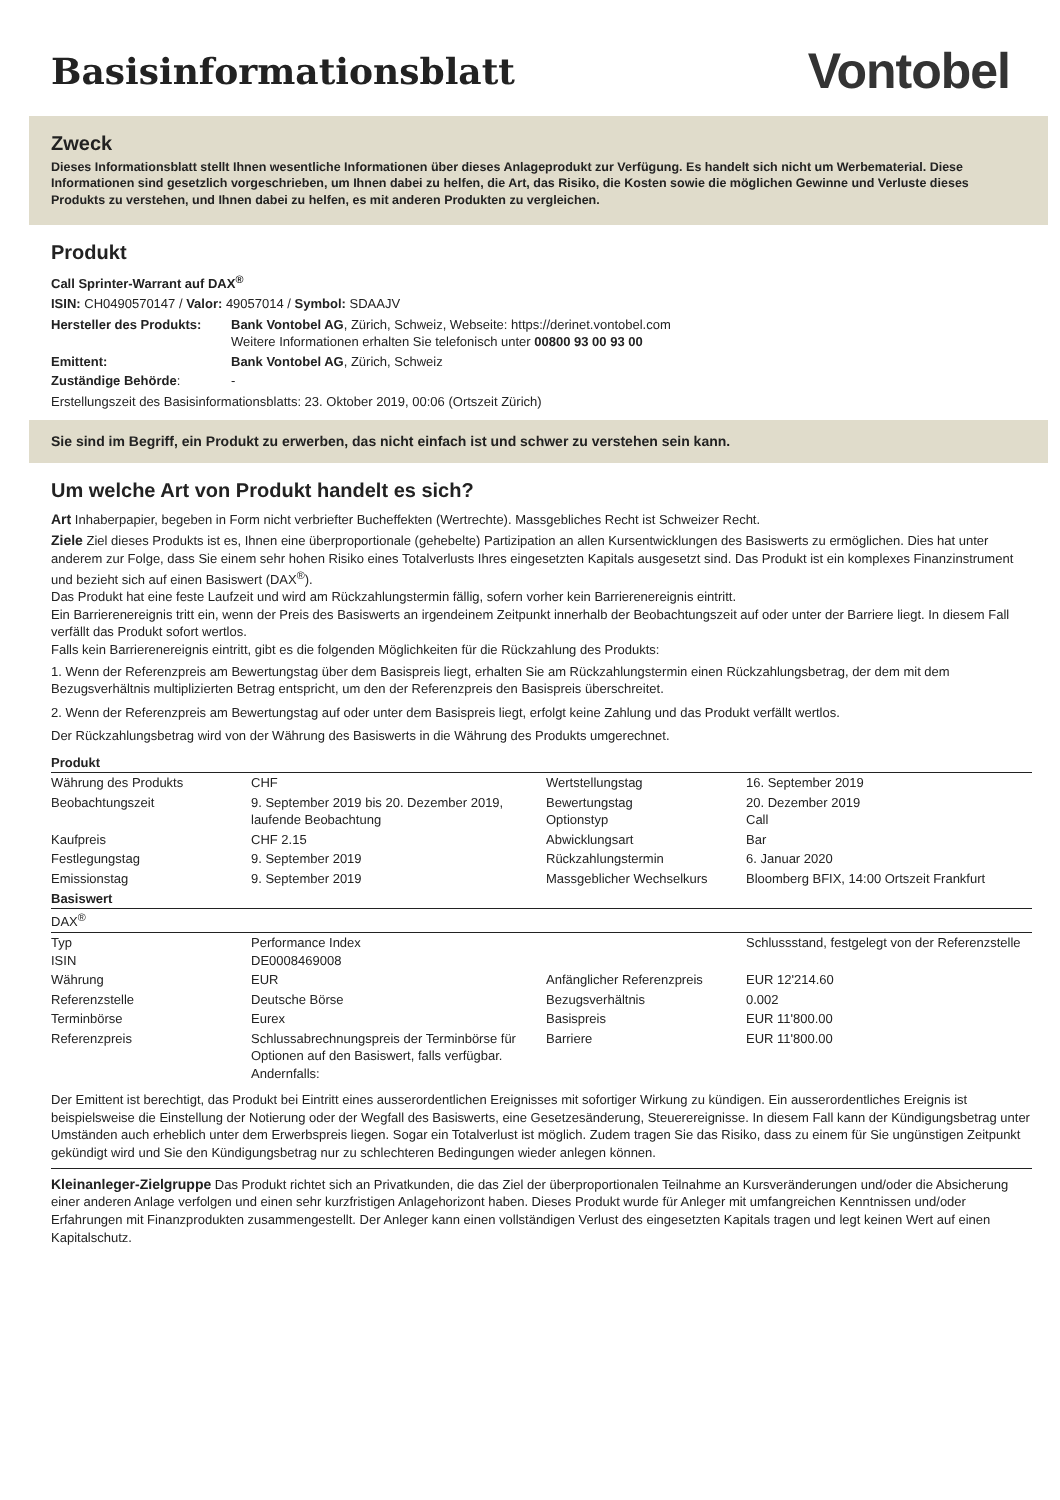Basisinformationsblatt
Vontobel
Zweck
Dieses Informationsblatt stellt Ihnen wesentliche Informationen über dieses Anlageprodukt zur Verfügung. Es handelt sich nicht um Werbematerial. Diese Informationen sind gesetzlich vorgeschrieben, um Ihnen dabei zu helfen, die Art, das Risiko, die Kosten sowie die möglichen Gewinne und Verluste dieses Produkts zu verstehen, und Ihnen dabei zu helfen, es mit anderen Produkten zu vergleichen.
Produkt
Call Sprinter-Warrant auf DAX<sup>®</sup>
ISIN: CH0490570147 / Valor: 49057014 / Symbol: SDAAJV
| Hersteller des Produkts: | Bank Vontobel AG , Zürich, Schweiz, Webseite: https://derinet.vontobel.com Weitere Informationen erhalten Sie telefonisch unter 00800 93 00 93 00 |
| Emittent: | Bank Vontobel AG , Zürich, Schweiz |
| Zuständige Behörde : | - |
Erstellungszeit des Basisinformationsblatts: 23. Oktober 2019, 00:06 (Ortszeit Zürich)
Sie sind im Begriff, ein Produkt zu erwerben, das nicht einfach ist und schwer zu verstehen sein kann.
Um welche Art von Produkt handelt es sich?
Art Inhaberpapier, begeben in Form nicht verbriefter Bucheffekten (Wertrechte). Massgebliches Recht ist Schweizer Recht.
Ziele Ziel dieses Produkts ist es, Ihnen eine überproportionale (gehebelte) Partizipation an allen Kursentwicklungen des Basiswerts zu ermöglichen. Dies hat unter anderem zur Folge, dass Sie einem sehr hohen Risiko eines Totalverlusts Ihres eingesetzten Kapitals ausgesetzt sind. Das Produkt ist ein komplexes Finanzinstrument und bezieht sich auf einen Basiswert (DAX<sup>®</sup>).
Das Produkt hat eine feste Laufzeit und wird am Rückzahlungstermin fällig, sofern vorher kein Barrierenereignis eintritt.
Ein Barrierenereignis tritt ein, wenn der Preis des Basiswerts an irgendeinem Zeitpunkt innerhalb der Beobachtungszeit auf oder unter der Barriere liegt. In diesem Fall verfällt das Produkt sofort wertlos.
Falls kein Barrierenereignis eintritt, gibt es die folgenden Möglichkeiten für die Rückzahlung des Produkts:
1. Wenn der Referenzpreis am Bewertungstag über dem Basispreis liegt, erhalten Sie am Rückzahlungstermin einen Rückzahlungsbetrag, der dem mit dem Bezugsverhältnis multiplizierten Betrag entspricht, um den der Referenzpreis den Basispreis überschreitet.
2. Wenn der Referenzpreis am Bewertungstag auf oder unter dem Basispreis liegt, erfolgt keine Zahlung und das Produkt verfällt wertlos.
Der Rückzahlungsbetrag wird von der Währung des Basiswerts in die Währung des Produkts umgerechnet.
| Produkt | | | |
| Währung des Produkts | CHF | Wertstellungstag | 16. September 2019 |
| Beobachtungszeit | 9. September 2019 bis 20. Dezember 2019, laufende Beobachtung | Bewertungstag Optionstyp | 20. Dezember 2019 Call |
| Kaufpreis | CHF 2.15 | Abwicklungsart | Bar |
| Festlegungstag | 9. September 2019 | Rückzahlungstermin | 6. Januar 2020 |
| Emissionstag | 9. September 2019 | Massgeblicher Wechselkurs | Bloomberg BFIX, 14:00 Ortszeit Frankfurt |
| Basiswert | | | |
| DAX<sup>®</sup> | | | |
| Typ ISIN | Performance Index DE0008469008 | | Schlussstand, festgelegt von der Referenzstelle |
| Währung | EUR | Anfänglicher Referenzpreis | EUR 12'214.60 |
| Referenzstelle | Deutsche Börse | Bezugsverhältnis | 0.002 |
| Terminbörse | Eurex | Basispreis | EUR 11'800.00 |
| Referenzpreis | Schlussabrechnungspreis der Terminbörse für Optionen auf den Basiswert, falls verfügbar. Andernfalls: | Barriere | EUR 11'800.00 |
Der Emittent ist berechtigt, das Produkt bei Eintritt eines ausserordentlichen Ereignisses mit sofortiger Wirkung zu kündigen. Ein ausserordentliches Ereignis ist beispielsweise die Einstellung der Notierung oder der Wegfall des Basiswerts, eine Gesetzesänderung, Steuerereignisse. In diesem Fall kann der Kündigungsbetrag unter Umständen auch erheblich unter dem Erwerbspreis liegen. Sogar ein Totalverlust ist möglich. Zudem tragen Sie das Risiko, dass zu einem für Sie ungünstigen Zeitpunkt gekündigt wird und Sie den Kündigungsbetrag nur zu schlechteren Bedingungen wieder anlegen können.
Kleinanleger-Zielgruppe Das Produkt richtet sich an Privatkunden, die das Ziel der überproportionalen Teilnahme an Kursveränderungen und/oder die Absicherung einer anderen Anlage verfolgen und einen sehr kurzfristigen Anlagehorizont haben. Dieses Produkt wurde für Anleger mit umfangreichen Kenntnissen und/oder Erfahrungen mit Finanzprodukten zusammengestellt. Der Anleger kann einen vollständigen Verlust des eingesetzten Kapitals tragen und legt keinen Wert auf einen Kapitalschutz.